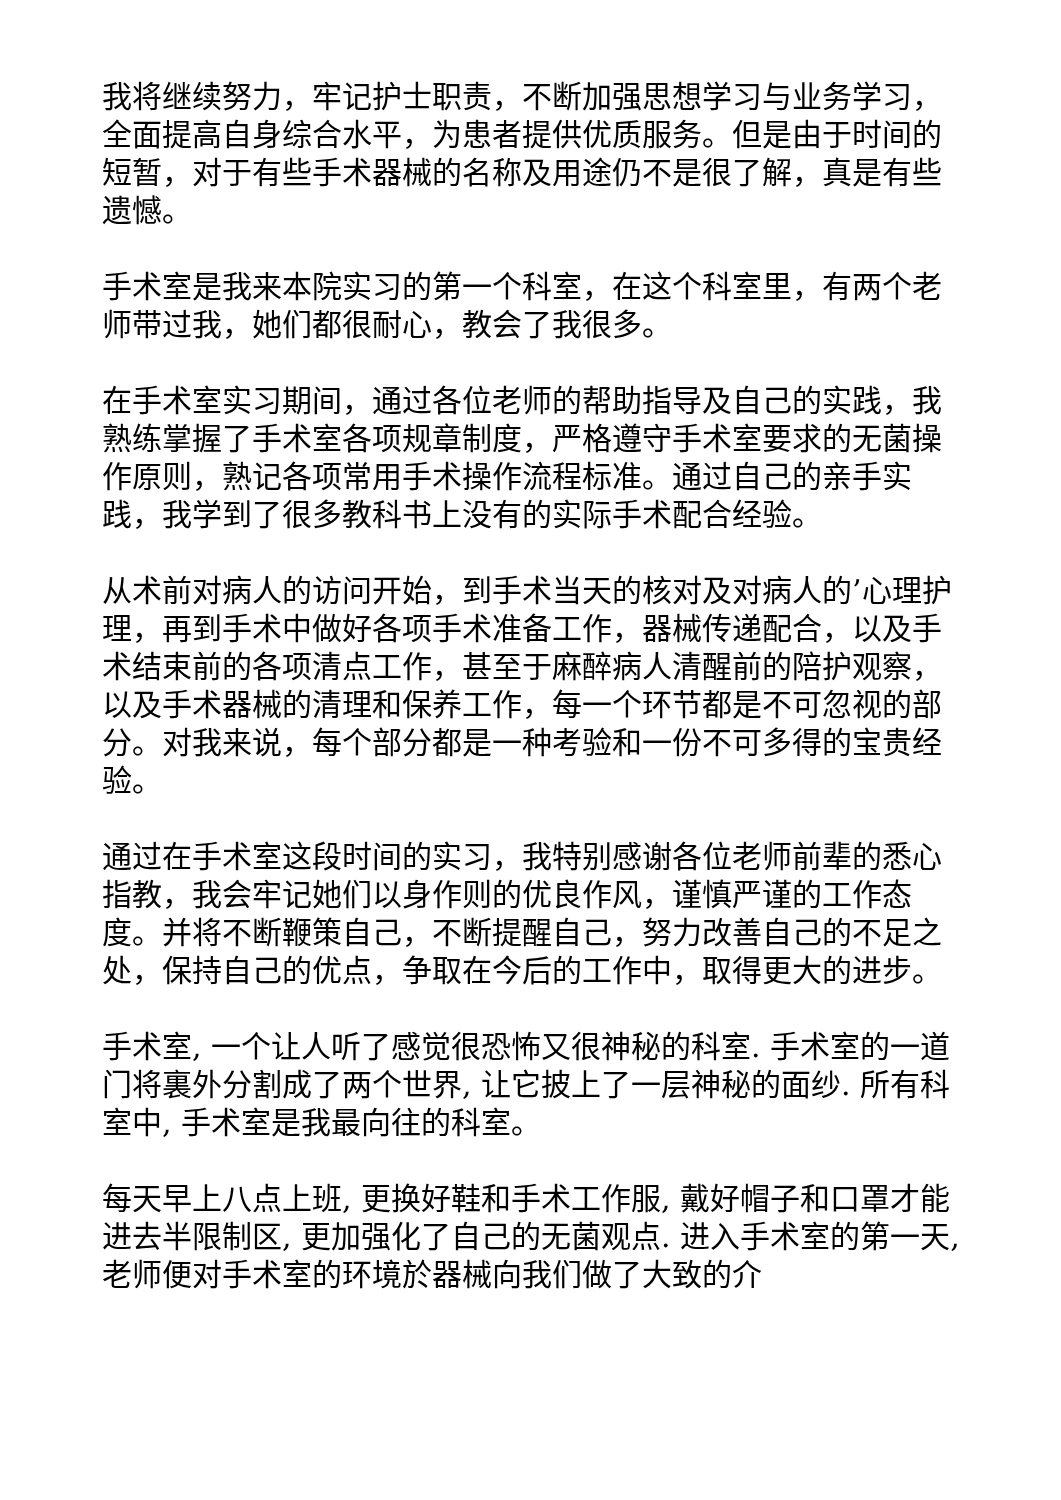我将继续努力，牢记护士职责，不断加强思想学习与业务学习，全面提高自身综合水平，为患者提供优质服务。但是由于时间的短暂，对于有些手术器械的名称及用途仍不是很了解，真是有些遗憾。
手术室是我来本院实习的第一个科室，在这个科室里，有两个老师带过我，她们都很耐心，教会了我很多。
在手术室实习期间，通过各位老师的帮助指导及自己的实践，我熟练掌握了手术室各项规章制度，严格遵守手术室要求的无菌操作原则，熟记各项常用手术操作流程标准。通过自己的亲手实践，我学到了很多教科书上没有的实际手术配合经验。
从术前对病人的访问开始，到手术当天的核对及对病人的’心理护理，再到手术中做好各项手术准备工作，器械传递配合，以及手术结束前的各项清点工作，甚至于麻醉病人清醒前的陪护观察，以及手术器械的清理和保养工作，每一个环节都是不可忽视的部分。对我来说，每个部分都是一种考验和一份不可多得的宝贵经验。
通过在手术室这段时间的实习，我特别感谢各位老师前辈的悉心指教，我会牢记她们以身作则的优良作风，谨慎严谨的工作态度。并将不断鞭策自己，不断提醒自己，努力改善自己的不足之处，保持自己的优点，争取在今后的工作中，取得更大的进步。
手术室, 一个让人听了感觉很恐怖又很神秘的科室. 手术室的一道门将裏外分割成了两个世界, 让它披上了一层神秘的面纱. 所有科室中, 手术室是我最向往的科室。
每天早上八点上班, 更换好鞋和手术工作服, 戴好帽子和口罩才能进去半限制区, 更加强化了自己的无菌观点. 进入手术室的第一天, 老师便对手术室的环境於器械向我们做了大致的介